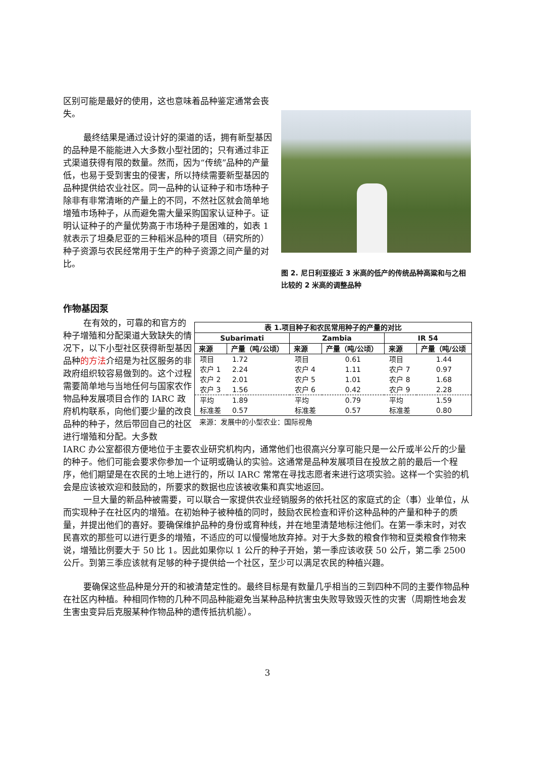区别可能是最好的使用，这也意味着品种鉴定通常会丧失。
最终结果是通过设计好的渠道的话，拥有新型基因的品种是不能能进入大多数小型社团的；只有通过非正式渠道获得有限的数量。然而，因为“传统”品种的产量低，也易于受到害虫的侵害，所以持续需要新型基因的品种提供给农业社区。同一品种的认证种子和市场种子除非有非常清晰的产量上的不同，不然社区就会简单地增殖市场种子，从而避免需大量采购国家认证种子。证明认证种子的产量优势高于市场种子是困难的，如表 1 就表示了坦桑尼亚的三种稻米品种的项目（研究所的）种子资源与农民经常用于生产的种子资源之间产量的对比。
图 2. 尼日利亚接近 3 米高的低产的传统品种高粱和与之相比较的 2 米高的调整品种
作物基因泵
在有效的，可靠的和官方的种子增殖和分配渠道大致缺失的情况下，以下小型社区获得新型基因品种的方法介绍是为社区服务的非政府组织较容易做到的。这个过程需要简单地与当地任何与国家农作物品种发展项目合作的 IARC 政府机构联系，向他们要少量的改良品种的种子，然后带回自己的社区进行增殖和分配。大多数
| 表 1.项目种子和农民常用种子的产量的对比 | | | | | |
| --- | --- | --- | --- | --- | --- |
| Subarimati | | Zambia | | IR 54 | |
| 来源 | 产量（吨/公顷） | 来源 | 产量（吨/公顷） | 来源 | 产量（吨/公顷 |
| 项目 | 1.72 | 项目 | 0.61 | 项目 | 1.44 |
| 农户 1 | 2.24 | 农户 4 | 1.11 | 农户 7 | 0.97 |
| 农户 2 | 2.01 | 农户 5 | 1.01 | 农户 8 | 1.68 |
| 农户 3 | 1.56 | 农户 6 | 0.42 | 农户 9 | 2.28 |
| 平均 | 1.89 | 平均 | 0.79 | 平均 | 1.59 |
| 标准差 | 0.57 | 标准差 | 0.57 | 标准差 | 0.80 |
来源：发展中的小型农业：国际视角
IARC 办公室都很方便地位于主要农业研究机构内，通常他们也很高兴分享可能只是一公斤或半公斤的少量的种子。他们可能会要求你参加一个证明或确认的实验。这通常是品种发展项目在投放之前的最后一个程序，他们期望是在农民的土地上进行的，所以 IARC 常常在寻找志愿者来进行这项实验。这样一个实验的机会是应该被欢迎和鼓励的，所要求的数据也应该被收集和真实地返回。
一旦大量的新品种被需要，可以联合一家提供农业经销服务的依托社区的家庭式的企（事）业单位，从而实现种子在社区内的增殖。在初始种子被种植的同时，鼓励农民检查和评价这种品种的产量和种子的质量，并提出他们的喜好。要确保维护品种的身份或育种线，并在地里清楚地标注他们。在第一季末时，对农民喜欢的那些可以进行更多的增殖，不适应的可以慢慢地放弃掉。对于大多数的粮食作物和豆类粮食作物来说，增殖比例要大于 50 比 1。因此如果你以 1 公斤的种子开始，第一季应该收获 50 公斤，第二季 2500 公斤。到第三季应该就有足够的种子提供给一个社区，至少可以满足农民的种植兴趣。
要确保这些品种是分开的和被清楚定性的。最终目标是有数量几乎相当的三到四种不同的主要作物品种在社区内种植。种相同作物的几种不同品种能避免当某种品种抗害虫失败导致毁灭性的灾害（周期性地会发生害虫变异后克服某种作物品种的遗传抵抗机能）。
3